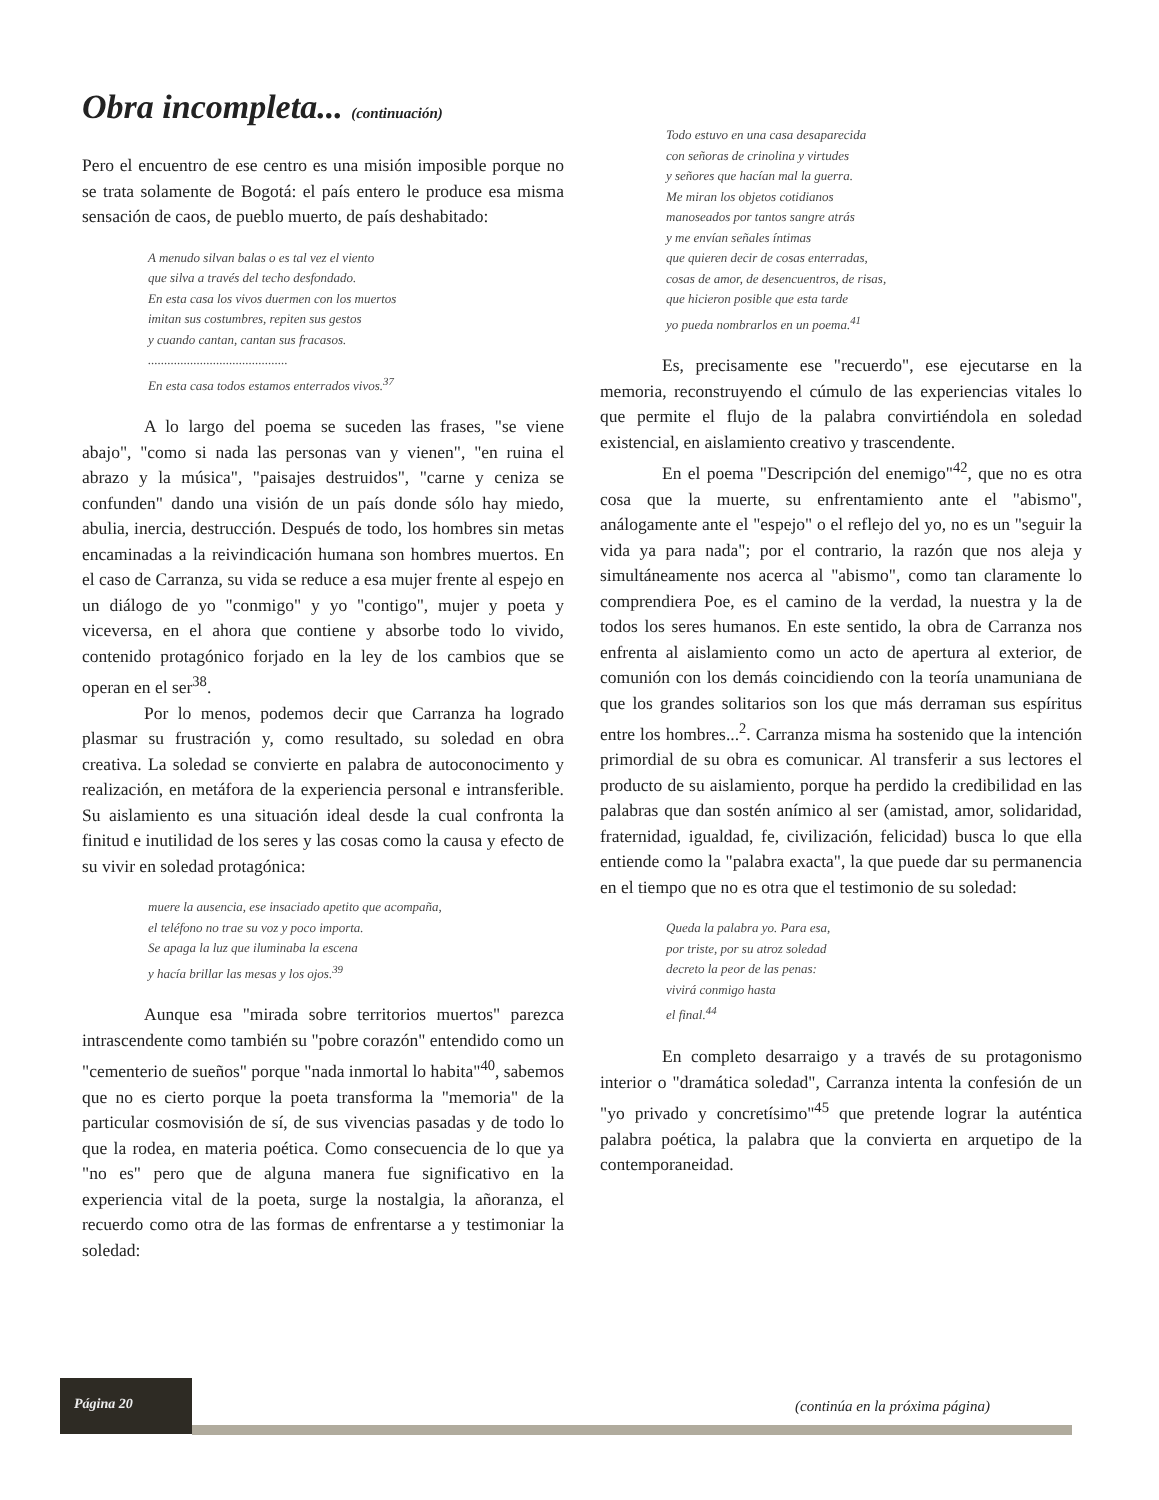Obra incompleta... (continuación)
Pero el encuentro de ese centro es una misión imposible porque no se trata solamente de Bogotá: el país entero le produce esa misma sensación de caos, de pueblo muerto, de país deshabitado:
A menudo silvan balas o es tal vez el viento
que silva a través del techo desfondado.
En esta casa los vivos duermen con los muertos
imitan sus costumbres, repiten sus gestos
y cuando cantan, cantan sus fracasos.
...........................................
En esta casa todos estamos enterrados vivos.<sup>37</sup>
A lo largo del poema se suceden las frases, "se viene abajo", "como si nada las personas van y vienen", "en ruina el abrazo y la música", "paisajes destruidos", "carne y ceniza se confunden" dando una visión de un país donde sólo hay miedo, abulia, inercia, destrucción. Después de todo, los hombres sin metas encaminadas a la reivindicación humana son hombres muertos. En el caso de Carranza, su vida se reduce a esa mujer frente al espejo en un diálogo de yo "conmigo" y yo "contigo", mujer y poeta y viceversa, en el ahora que contiene y absorbe todo lo vivido, contenido protagónico forjado en la ley de los cambios que se operan en el ser<sup>38</sup>.
Por lo menos, podemos decir que Carranza ha logrado plasmar su frustración y, como resultado, su soledad en obra creativa. La soledad se convierte en palabra de autoconocimento y realización, en metáfora de la experiencia personal e intransferible. Su aislamiento es una situación ideal desde la cual confronta la finitud e inutilidad de los seres y las cosas como la causa y efecto de su vivir en soledad protagónica:
muere la ausencia, ese insaciado apetito que acompaña,
el teléfono no trae su voz y poco importa.
Se apaga la luz que iluminaba la escena
y hacía brillar las mesas y los ojos.<sup>39</sup>
Aunque esa "mirada sobre territorios muertos" parezca intrascendente como también su "pobre corazón" entendido como un "cementerio de sueños" porque "nada inmortal lo habita"<sup>40</sup>, sabemos que no es cierto porque la poeta transforma la "memoria" de la particular cosmovisión de sí, de sus vivencias pasadas y de todo lo que la rodea, en materia poética. Como consecuencia de lo que ya "no es" pero que de alguna manera fue significativo en la experiencia vital de la poeta, surge la nostalgia, la añoranza, el recuerdo como otra de las formas de enfrentarse a y testimoniar la soledad:
Todo estuvo en una casa desaparecida
con señoras de crinolina y virtudes
y señores que hacían mal la guerra.
Me miran los objetos cotidianos
manoseados por tantos sangre atrás
y me envían señales íntimas
que quieren decir de cosas enterradas,
cosas de amor, de desencuentros, de risas,
que hicieron posible que esta tarde
yo pueda nombrarlos en un poema.<sup>41</sup>
Es, precisamente ese "recuerdo", ese ejecutarse en la memoria, reconstruyendo el cúmulo de las experiencias vitales lo que permite el flujo de la palabra convirtiéndola en soledad existencial, en aislamiento creativo y trascendente.
En el poema "Descripción del enemigo"<sup>42</sup>, que no es otra cosa que la muerte, su enfrentamiento ante el "abismo", análogamente ante el "espejo" o el reflejo del yo, no es un "seguir la vida ya para nada"; por el contrario, la razón que nos aleja y simultáneamente nos acerca al "abismo", como tan claramente lo comprendiera Poe, es el camino de la verdad, la nuestra y la de todos los seres humanos. En este sentido, la obra de Carranza nos enfrenta al aislamiento como un acto de apertura al exterior, de comunión con los demás coincidiendo con la teoría unamuniana de que los grandes solitarios son los que más derraman sus espíritus entre los hombres...<sup>2</sup>. Carranza misma ha sostenido que la intención primordial de su obra es comunicar. Al transferir a sus lectores el producto de su aislamiento, porque ha perdido la credibilidad en las palabras que dan sostén anímico al ser (amistad, amor, solidaridad, fraternidad, igualdad, fe, civilización, felicidad) busca lo que ella entiende como la "palabra exacta", la que puede dar su permanencia en el tiempo que no es otra que el testimonio de su soledad:
Queda la palabra yo. Para esa,
por triste, por su atroz soledad
decreto la peor de las penas:
vivirá conmigo hasta
el final.<sup>44</sup>
En completo desarraigo y a través de su protagonismo interior o "dramática soledad", Carranza intenta la confesión de un "yo privado y concretísimo"<sup>45</sup> que pretende lograr la auténtica palabra poética, la palabra que la convierta en arquetipo de la contemporaneidad.
Página 20
(continúa en la próxima página)